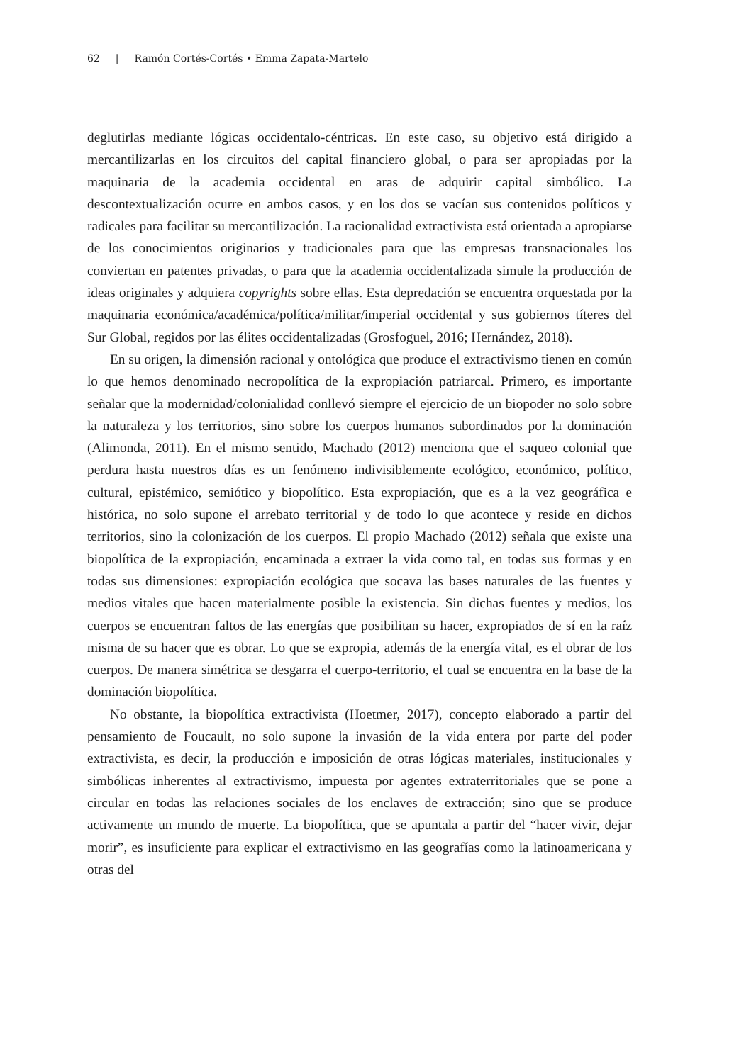62 | Ramón Cortés-Cortés • Emma Zapata-Martelo
deglutirlas mediante lógicas occidentalo-céntricas. En este caso, su objetivo está dirigido a mercantilizarlas en los circuitos del capital financiero global, o para ser apropiadas por la maquinaria de la academia occidental en aras de adquirir capital simbólico. La descontextualización ocurre en ambos casos, y en los dos se vacían sus contenidos políticos y radicales para facilitar su mercantilización. La racionalidad extractivista está orientada a apropiarse de los conocimientos originarios y tradicionales para que las empresas transnacionales los conviertan en patentes privadas, o para que la academia occidentalizada simule la producción de ideas originales y adquiera copyrights sobre ellas. Esta depredación se encuentra orquestada por la maquinaria económica/académica/política/militar/imperial occidental y sus gobiernos títeres del Sur Global, regidos por las élites occidentalizadas (Grosfoguel, 2016; Hernández, 2018).
En su origen, la dimensión racional y ontológica que produce el extractivismo tienen en común lo que hemos denominado necropolítica de la expropiación patriarcal. Primero, es importante señalar que la modernidad/colonialidad conllevó siempre el ejercicio de un biopoder no solo sobre la naturaleza y los territorios, sino sobre los cuerpos humanos subordinados por la dominación (Alimonda, 2011). En el mismo sentido, Machado (2012) menciona que el saqueo colonial que perdura hasta nuestros días es un fenómeno indivisiblemente ecológico, económico, político, cultural, epistémico, semiótico y biopolítico. Esta expropiación, que es a la vez geográfica e histórica, no solo supone el arrebato territorial y de todo lo que acontece y reside en dichos territorios, sino la colonización de los cuerpos. El propio Machado (2012) señala que existe una biopolítica de la expropiación, encaminada a extraer la vida como tal, en todas sus formas y en todas sus dimensiones: expropiación ecológica que socava las bases naturales de las fuentes y medios vitales que hacen materialmente posible la existencia. Sin dichas fuentes y medios, los cuerpos se encuentran faltos de las energías que posibilitan su hacer, expropiados de sí en la raíz misma de su hacer que es obrar. Lo que se expropia, además de la energía vital, es el obrar de los cuerpos. De manera simétrica se desgarra el cuerpo-territorio, el cual se encuentra en la base de la dominación biopolítica.
No obstante, la biopolítica extractivista (Hoetmer, 2017), concepto elaborado a partir del pensamiento de Foucault, no solo supone la invasión de la vida entera por parte del poder extractivista, es decir, la producción e imposición de otras lógicas materiales, institucionales y simbólicas inherentes al extractivismo, impuesta por agentes extraterritoriales que se pone a circular en todas las relaciones sociales de los enclaves de extracción; sino que se produce activamente un mundo de muerte. La biopolítica, que se apuntala a partir del “hacer vivir, dejar morir”, es insuficiente para explicar el extractivismo en las geografías como la latinoamericana y otras del